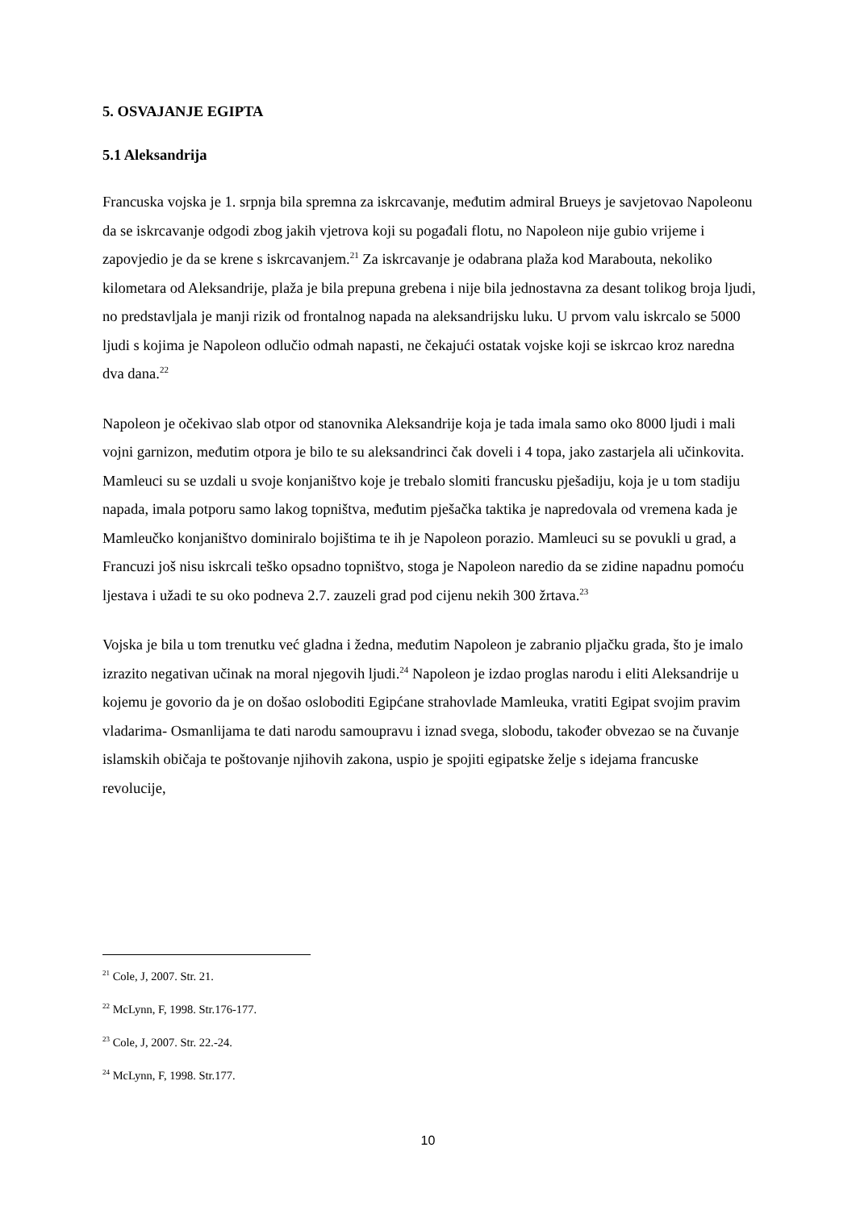5. OSVAJANJE EGIPTA
5.1 Aleksandrija
Francuska vojska je 1. srpnja bila spremna za iskrcavanje, međutim admiral Brueys je savjetovao Napoleonu da se iskrcavanje odgodi zbog jakih vjetrova koji su pogađali flotu, no Napoleon nije gubio vrijeme i zapovjedio je da se krene s iskrcavanjem.<sup>21</sup> Za iskrcavanje je odabrana plaža kod Marabouta, nekoliko kilometara od Aleksandrije, plaža je bila prepuna grebena i nije bila jednostavna za desant tolikog broja ljudi, no predstavljala je manji rizik od frontalnog napada na aleksandrijsku luku. U prvom valu iskrcalo se 5000 ljudi s kojima je Napoleon odlučio odmah napasti, ne čekajući ostatak vojske koji se iskrcao kroz naredna dva dana.<sup>22</sup>
Napoleon je očekivao slab otpor od stanovnika Aleksandrije koja je tada imala samo oko 8000 ljudi i mali vojni garnizon, međutim otpora je bilo te su aleksandrinci čak doveli i 4 topa, jako zastarjela ali učinkovita. Mamleuci su se uzdali u svoje konjaništvo koje je trebalo slomiti francusku pješadiju, koja je u tom stadiju napada, imala potporu samo lakog topništva, međutim pješačka taktika je napredovala od vremena kada je Mamleučko konjaništvo dominiralo bojištima te ih je Napoleon porazio. Mamleuci su se povukli u grad, a Francuzi još nisu iskrcali teško opsadno topništvo, stoga je Napoleon naredio da se zidine napadnu pomoću ljestava i užadi te su oko podneva 2.7. zauzeli grad pod cijenu nekih 300 žrtava.<sup>23</sup>
Vojska je bila u tom trenutku već gladna i žedna, međutim Napoleon je zabranio pljačku grada, što je imalo izrazito negativan učinak na moral njegovih ljudi.<sup>24</sup> Napoleon je izdao proglas narodu i eliti Aleksandrije u kojemu je govorio da je on došao osloboditi Egipćane strahovlade Mamleuka, vratiti Egipat svojim pravim vladarima- Osmanlijama te dati narodu samoupravu i iznad svega, slobodu, također obvezao se na čuvanje islamskih običaja te poštovanje njihovih zakona, uspio je spojiti egipatske želje s idejama francuske revolucije,
<sup>21</sup> Cole, J, 2007. Str. 21.
<sup>22</sup> McLynn, F, 1998. Str.176-177.
<sup>23</sup> Cole, J, 2007. Str. 22.-24.
<sup>24</sup> McLynn, F, 1998. Str.177.
10